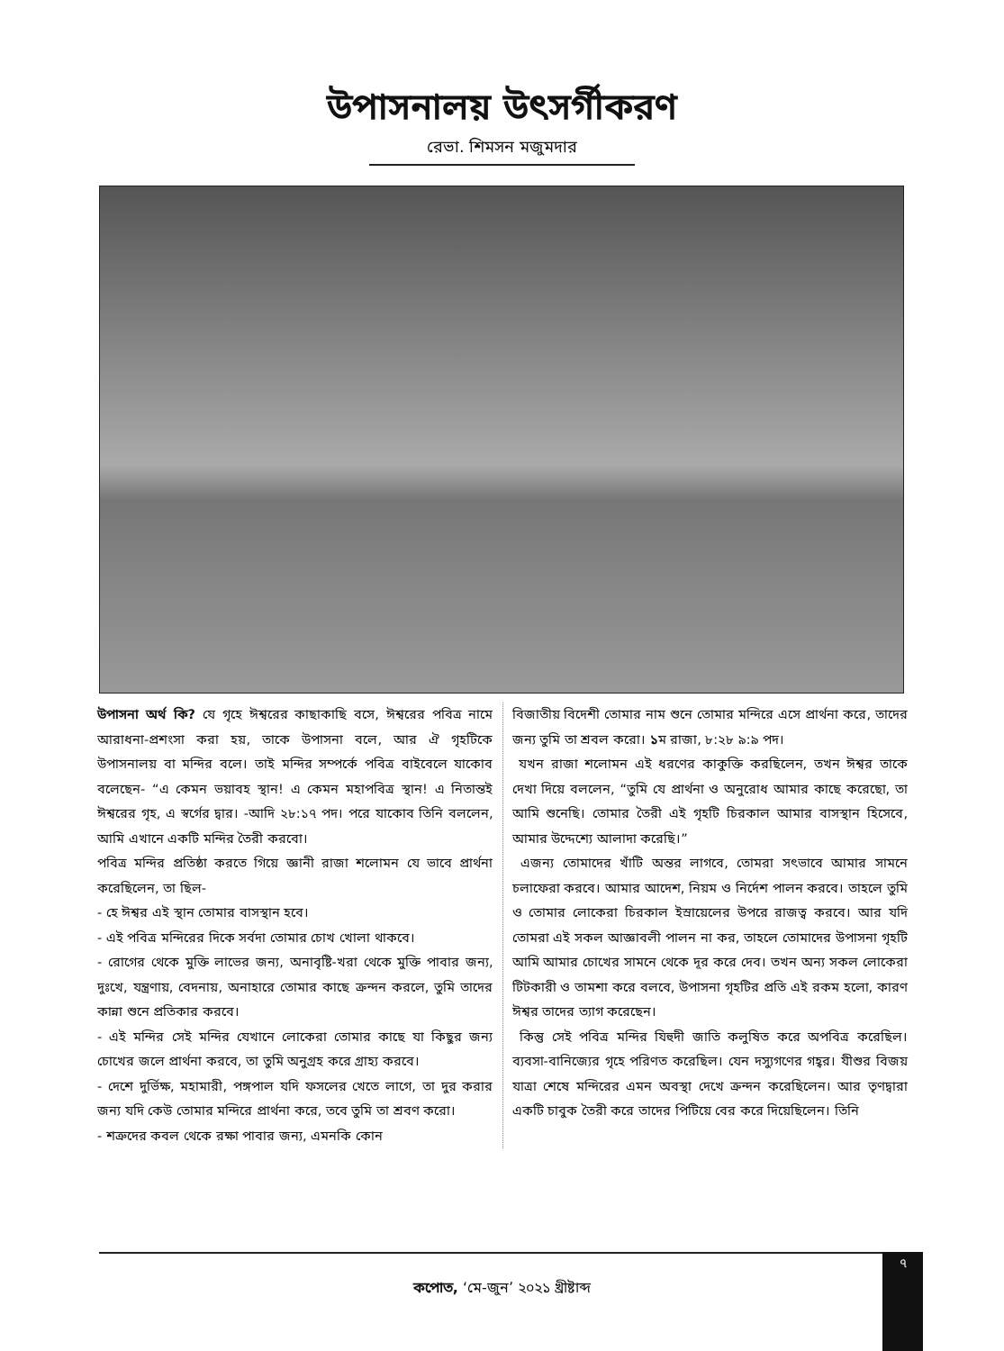উপাসনালয় উৎসর্গীকরণ
রেভা. শিমসন মজুমদার
উপাসনা অর্থ কি? যে গৃহে ঈশ্বরের কাছাকাছি বসে, ঈশ্বরের পবিত্র নামে আরাধনা-প্রশংসা করা হয়, তাকে উপাসনা বলে, আর ঐ গৃহটিকে উপাসনালয় বা মন্দির বলে। তাই মন্দির সম্পর্কে পবিত্র বাইবেলে যাকোব বলেছেন- “এ কেমন ভয়াবহ স্থান! এ কেমন মহাপবিত্র স্থান! এ নিতান্তই ঈশ্বরের গৃহ, এ স্বর্গের দ্বার। -আদি ২৮:১৭ পদ। পরে যাকোব তিনি বললেন, আমি এখানে একটি মন্দির তৈরী করবো।
পবিত্র মন্দির প্রতিষ্ঠা করতে গিয়ে জ্ঞানী রাজা শলোমন যে ভাবে প্রার্থনা করেছিলেন, তা ছিল-
- হে ঈশ্বর এই স্থান তোমার বাসস্থান হবে।
- এই পবিত্র মন্দিরের দিকে সর্বদা তোমার চোখ খোলা থাকবে।
- রোগের থেকে মুক্তি লাভের জন্য, অনাবৃষ্টি-খরা থেকে মুক্তি পাবার জন্য, দুঃখে, যন্ত্রণায়, বেদনায়, অনাহারে তোমার কাছে ক্রন্দন করলে, তুমি তাদের কান্না শুনে প্রতিকার করবে।
- এই মন্দির সেই মন্দির যেখানে লোকেরা তোমার কাছে যা কিছুর জন্য চোখের জলে প্রার্থনা করবে, তা তুমি অনুগ্রহ করে গ্রাহ্য করবে।
- দেশে দুর্ভিক্ষ, মহামারী, পঙ্গপাল যদি ফসলের খেতে লাগে, তা দুর করার জন্য যদি কেউ তোমার মন্দিরে প্রার্থনা করে, তবে তুমি তা শ্রবণ করো।
- শত্রুদের কবল থেকে রক্ষা পাবার জন্য, এমনকি কোন
বিজাতীয় বিদেশী তোমার নাম শুনে তোমার মন্দিরে এসে প্রার্থনা করে, তাদের জন্য তুমি তা শ্রবল করো। ১ম রাজা, ৮:২৮ ৯:৯ পদ।
যখন রাজা শলোমন এই ধরণের কাকুক্তি করছিলেন, তখন ঈশ্বর তাকে দেখা দিয়ে বললেন, “তুমি যে প্রার্থনা ও অনুরোধ আমার কাছে করেছো, তা আমি শুনেছি। তোমার তৈরী এই গৃহটি চিরকাল আমার বাসস্থান হিসেবে, আমার উদ্দেশ্যে আলাদা করেছি।”
এজন্য তোমাদের খাঁটি অন্তর লাগবে, তোমরা সৎভাবে আমার সামনে চলাফেরা করবে। আমার আদেশ, নিয়ম ও নির্দেশ পালন করবে। তাহলে তুমি ও তোমার লোকেরা চিরকাল ইস্রায়েলের উপরে রাজত্ব করবে। আর যদি তোমরা এই সকল আজ্ঞাবলী পালন না কর, তাহলে তোমাদের উপাসনা গৃহটি আমি আমার চোখের সামনে থেকে দূর করে দেব। তখন অন্য সকল লোকেরা টিটকারী ও তামশা করে বলবে, উপাসনা গৃহটির প্রতি এই রকম হলো, কারণ ঈশ্বর তাদের ত্যাগ করেছেন।
কিন্তু সেই পবিত্র মন্দির যিহুদী জাতি কলুষিত করে অপবিত্র করেছিল। ব্যবসা-বানিজ্যের গৃহে পরিণত করেছিল। যেন দস্যুগণের গহ্বর। যীশুর বিজয় যাত্রা শেষে মন্দিরের এমন অবস্থা দেখে ক্রন্দন করেছিলেন। আর তৃণদ্বারা একটি চাবুক তৈরী করে তাদের পিটিয়ে বের করে দিয়েছিলেন। তিনি
৭
কপোত, ‘মে-জুন’ ২০২১ খ্রীষ্টাব্দ